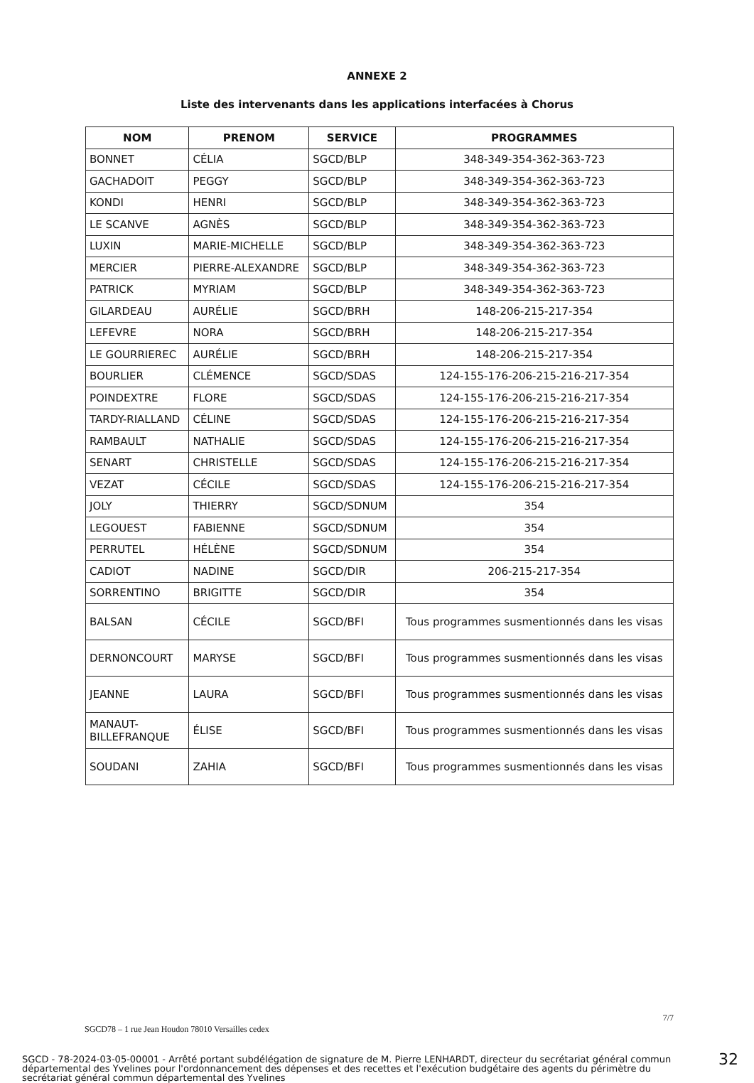ANNEXE 2
Liste des intervenants dans les applications interfacées à Chorus
| NOM | PRENOM | SERVICE | PROGRAMMES |
| --- | --- | --- | --- |
| BONNET | CÉLIA | SGCD/BLP | 348-349-354-362-363-723 |
| GACHADOIT | PEGGY | SGCD/BLP | 348-349-354-362-363-723 |
| KONDI | HENRI | SGCD/BLP | 348-349-354-362-363-723 |
| LE SCANVE | AGNÈS | SGCD/BLP | 348-349-354-362-363-723 |
| LUXIN | MARIE-MICHELLE | SGCD/BLP | 348-349-354-362-363-723 |
| MERCIER | PIERRE-ALEXANDRE | SGCD/BLP | 348-349-354-362-363-723 |
| PATRICK | MYRIAM | SGCD/BLP | 348-349-354-362-363-723 |
| GILARDEAU | AURÉLIE | SGCD/BRH | 148-206-215-217-354 |
| LEFEVRE | NORA | SGCD/BRH | 148-206-215-217-354 |
| LE GOURRIEREC | AURÉLIE | SGCD/BRH | 148-206-215-217-354 |
| BOURLIER | CLÉMENCE | SGCD/SDAS | 124-155-176-206-215-216-217-354 |
| POINDEXTRE | FLORE | SGCD/SDAS | 124-155-176-206-215-216-217-354 |
| TARDY-RIALLAND | CÉLINE | SGCD/SDAS | 124-155-176-206-215-216-217-354 |
| RAMBAULT | NATHALIE | SGCD/SDAS | 124-155-176-206-215-216-217-354 |
| SENART | CHRISTELLE | SGCD/SDAS | 124-155-176-206-215-216-217-354 |
| VEZAT | CÉCILE | SGCD/SDAS | 124-155-176-206-215-216-217-354 |
| JOLY | THIERRY | SGCD/SDNUM | 354 |
| LEGOUEST | FABIENNE | SGCD/SDNUM | 354 |
| PERRUTEL | HÉLÈNE | SGCD/SDNUM | 354 |
| CADIOT | NADINE | SGCD/DIR | 206-215-217-354 |
| SORRENTINO | BRIGITTE | SGCD/DIR | 354 |
| BALSAN | CÉCILE | SGCD/BFI | Tous programmes susmentionnés dans les visas |
| DERNONCOURT | MARYSE | SGCD/BFI | Tous programmes susmentionnés dans les visas |
| JEANNE | LAURA | SGCD/BFI | Tous programmes susmentionnés dans les visas |
| MANAUT- BILLEFRANQUE | ÉLISE | SGCD/BFI | Tous programmes susmentionnés dans les visas |
| SOUDANI | ZAHIA | SGCD/BFI | Tous programmes susmentionnés dans les visas |
SGCD78 – 1 rue Jean Houdon 78010 Versailles cedex 7/7
SGCD - 78-2024-03-05-00001 - Arrêté portant subdélégation de signature de M. Pierre LENHARDT, directeur du secrétariat général commun départemental des Yvelines pour l'ordonnancement des dépenses et des recettes et l'exécution budgétaire des agents du périmètre du secrétariat général commun départemental des Yvelines
32